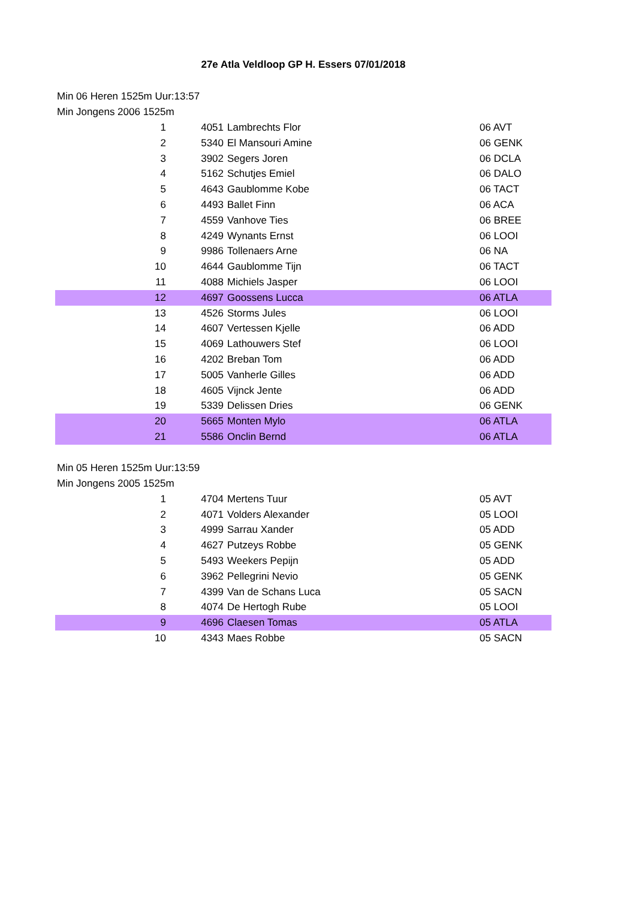27e Atla Veldloop GP H. Essers 07/01/2018
Min 06 Heren 1525m Uur:13:57
Min Jongens 2006 1525m
| 1 | 4051 | Lambrechts Flor | 06 AVT |
| 2 | 5340 | El Mansouri Amine | 06 GENK |
| 3 | 3902 | Segers Joren | 06 DCLA |
| 4 | 5162 | Schutjes Emiel | 06 DALO |
| 5 | 4643 | Gaublomme Kobe | 06 TACT |
| 6 | 4493 | Ballet Finn | 06 ACA |
| 7 | 4559 | Vanhove Ties | 06 BREE |
| 8 | 4249 | Wynants Ernst | 06 LOOI |
| 9 | 9986 | Tollenaers Arne | 06 NA |
| 10 | 4644 | Gaublomme Tijn | 06 TACT |
| 11 | 4088 | Michiels Jasper | 06 LOOI |
| 12 | 4697 | Goossens Lucca | 06 ATLA |
| 13 | 4526 | Storms Jules | 06 LOOI |
| 14 | 4607 | Vertessen Kjelle | 06 ADD |
| 15 | 4069 | Lathouwers Stef | 06 LOOI |
| 16 | 4202 | Breban Tom | 06 ADD |
| 17 | 5005 | Vanherle Gilles | 06 ADD |
| 18 | 4605 | Vijnck Jente | 06 ADD |
| 19 | 5339 | Delissen Dries | 06 GENK |
| 20 | 5665 | Monten Mylo | 06 ATLA |
| 21 | 5586 | Onclin Bernd | 06 ATLA |
Min 05 Heren 1525m Uur:13:59
Min Jongens 2005 1525m
| 1 | 4704 | Mertens Tuur | 05 AVT |
| 2 | 4071 | Volders Alexander | 05 LOOI |
| 3 | 4999 | Sarrau Xander | 05 ADD |
| 4 | 4627 | Putzeys Robbe | 05 GENK |
| 5 | 5493 | Weekers Pepijn | 05 ADD |
| 6 | 3962 | Pellegrini Nevio | 05 GENK |
| 7 | 4399 | Van de Schans Luca | 05 SACN |
| 8 | 4074 | De Hertogh Rube | 05 LOOI |
| 9 | 4696 | Claesen Tomas | 05 ATLA |
| 10 | 4343 | Maes Robbe | 05 SACN |